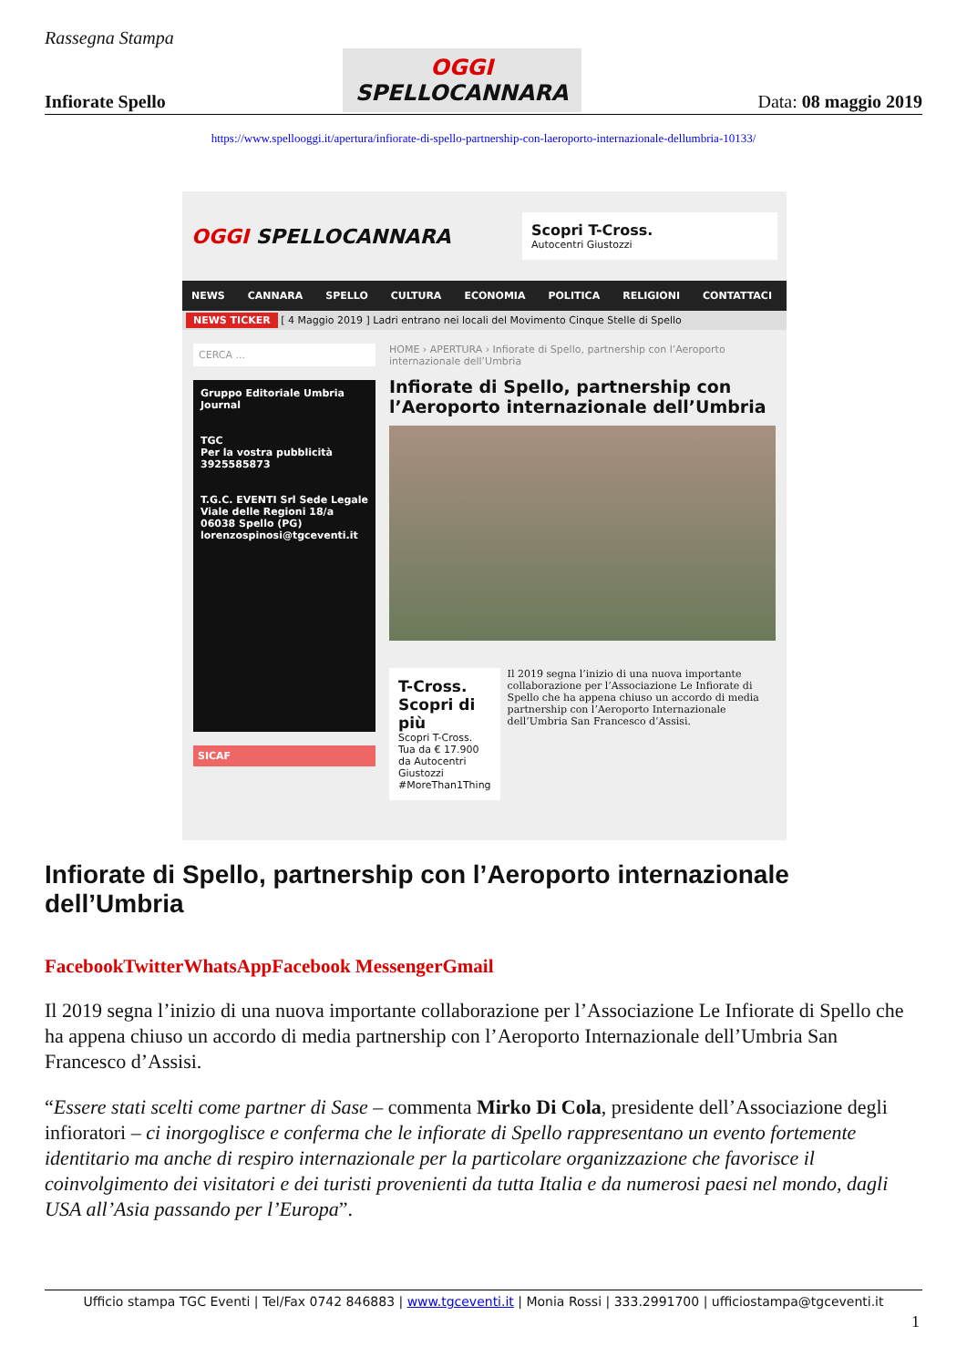Rassegna Stampa
Infiorate Spello
OGGI
SPELLOCANNARA
Data: 08 maggio 2019
https://www.spellooggi.it/apertura/infiorate-di-spello-partnership-con-laeroporto-internazionale-dellumbria-10133/
OGGI SPELLOCANNARA
Scopri T-Cross.
Autocentri Giustozzi
NEWS CANNARA SPELLO CULTURA ECONOMIA POLITICA RELIGIONI CONTATTACI
NEWS TICKER [ 4 Maggio 2019 ] Ladri entrano nei locali del Movimento Cinque Stelle di Spello
CERCA ...
Gruppo Editoriale Umbria Journal
TGC
Per la vostra pubblicità
3925585873
T.G.C. EVENTI Srl Sede Legale
Viale delle Regioni 18/a
06038 Spello (PG)
lorenzospinosi@tgceventi.it
SICAF
HOME › APERTURA › Infiorate di Spello, partnership con l’Aeroporto internazionale dell’Umbria
Infiorate di Spello, partnership con l’Aeroporto internazionale dell’Umbria
T-Cross. Scopri di più
Scopri T-Cross. Tua da € 17.900 da Autocentri Giustozzi #MoreThan1Thing
Il 2019 segna l’inizio di una nuova importante collaborazione per l’Associazione Le Infiorate di Spello che ha appena chiuso un accordo di media partnership con l’Aeroporto Internazionale dell’Umbria San Francesco d’Assisi.
Infiorate di Spello, partnership con l’Aeroporto internazionale dell’Umbria
FacebookTwitterWhatsAppFacebook MessengerGmail
Il 2019 segna l’inizio di una nuova importante collaborazione per l’Associazione Le Infiorate di Spello che ha appena chiuso un accordo di media partnership con l’Aeroporto Internazionale dell’Umbria San Francesco d’Assisi.
“Essere stati scelti come partner di Sase – commenta Mirko Di Cola, presidente dell’Associazione degli infioratori – ci inorgoglisce e conferma che le infiorate di Spello rappresentano un evento fortemente identitario ma anche di respiro internazionale per la particolare organizzazione che favorisce il coinvolgimento dei visitatori e dei turisti provenienti da tutta Italia e da numerosi paesi nel mondo, dagli USA all’Asia passando per l’Europa”.
Ufficio stampa TGC Eventi | Tel/Fax 0742 846883 | www.tgceventi.it | Monia Rossi | 333.2991700 | ufficiostampa@tgceventi.it
1